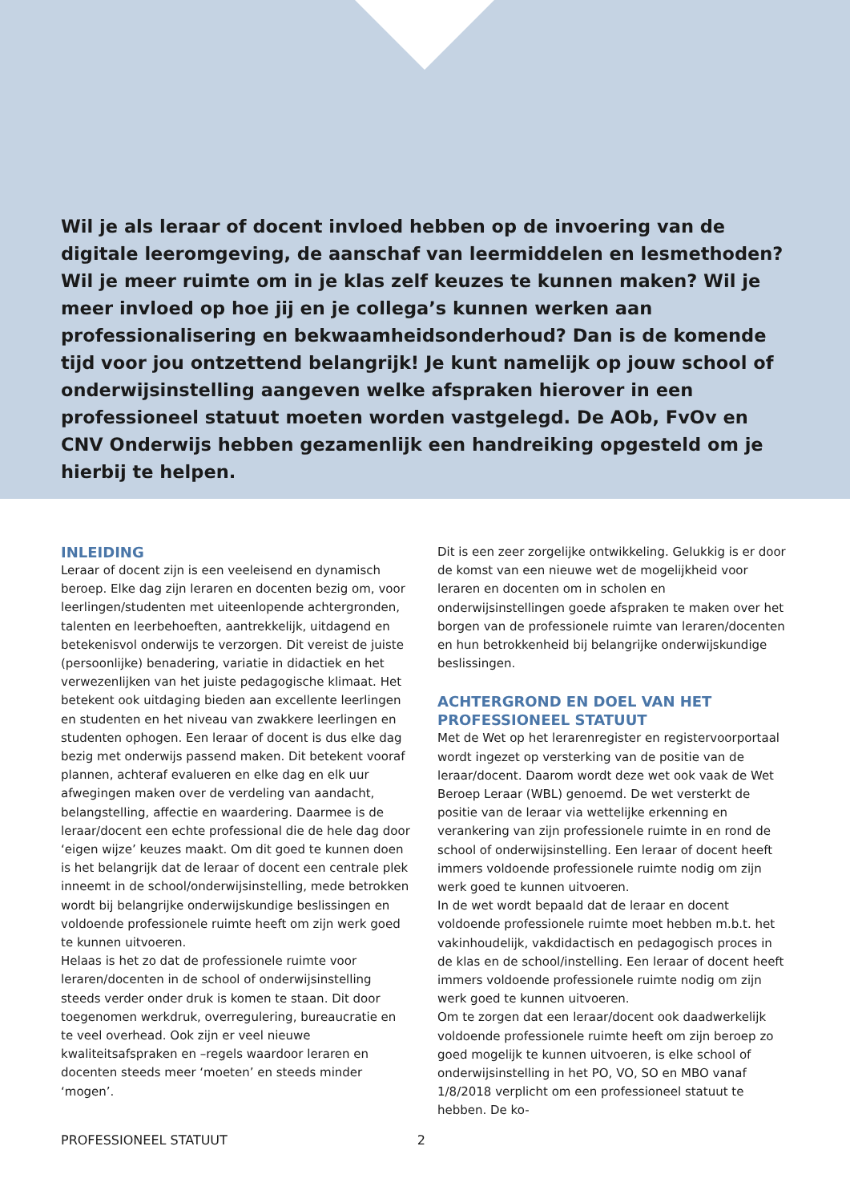Wil je als leraar of docent invloed hebben op de invoering van de digitale leeromgeving, de aanschaf van leermiddelen en lesmethoden? Wil je meer ruimte om in je klas zelf keuzes te kunnen maken? Wil je meer invloed op hoe jij en je collega’s kunnen werken aan professionalisering en bekwaamheidsonderhoud? Dan is de komende tijd voor jou ontzettend belangrijk! Je kunt namelijk op jouw school of onderwijsinstelling aangeven welke afspraken hierover in een professioneel statuut moeten worden vastgelegd. De AOb, FvOv en CNV Onderwijs hebben gezamenlijk een handreiking opgesteld om je hierbij te helpen.
INLEIDING
Leraar of docent zijn is een veeleisend en dynamisch beroep. Elke dag zijn leraren en docenten bezig om, voor leerlingen/studenten met uiteenlopende achtergronden, talenten en leerbehoeften, aantrekkelijk, uitdagend en betekenisvol onderwijs te verzorgen. Dit vereist de juiste (persoonlijke) benadering, variatie in didactiek en het verwezenlijken van het juiste pedagogische klimaat. Het betekent ook uitdaging bieden aan excellente leerlingen en studenten en het niveau van zwakkere leerlingen en studenten ophogen. Een leraar of docent is dus elke dag bezig met onderwijs passend maken. Dit betekent vooraf plannen, achteraf evalueren en elke dag en elk uur afwegingen maken over de verdeling van aandacht, belangstelling, affectie en waardering. Daarmee is de leraar/docent een echte professional die de hele dag door ‘eigen wijze’ keuzes maakt. Om dit goed te kunnen doen is het belangrijk dat de leraar of docent een centrale plek inneemt in de school/onderwijsinstelling, mede betrokken wordt bij belangrijke onderwijskundige beslissingen en voldoende professionele ruimte heeft om zijn werk goed te kunnen uitvoeren.
Helaas is het zo dat de professionele ruimte voor leraren/docenten in de school of onderwijsinstelling steeds verder onder druk is komen te staan. Dit door toegenomen werkdruk, overregulering, bureaucratie en te veel overhead. Ook zijn er veel nieuwe kwaliteitsafspraken en –regels waardoor leraren en docenten steeds meer ‘moeten’ en steeds minder ‘mogen’.
Dit is een zeer zorgelijke ontwikkeling. Gelukkig is er door de komst van een nieuwe wet de mogelijkheid voor leraren en docenten om in scholen en onderwijsinstellingen goede afspraken te maken over het borgen van de professionele ruimte van leraren/docenten en hun betrokkenheid bij belangrijke onderwijskundige beslissingen.
ACHTERGROND EN DOEL VAN HET PROFESSIONEEL STATUUT
Met de Wet op het lerarenregister en registervoorportaal wordt ingezet op versterking van de positie van de leraar/docent. Daarom wordt deze wet ook vaak de Wet Beroep Leraar (WBL) genoemd. De wet versterkt de positie van de leraar via wettelijke erkenning en verankering van zijn professionele ruimte in en rond de school of onderwijsinstelling. Een leraar of docent heeft immers voldoende professionele ruimte nodig om zijn werk goed te kunnen uitvoeren.
In de wet wordt bepaald dat de leraar en docent voldoende professionele ruimte moet hebben m.b.t. het vakinhoudelijk, vakdidactisch en pedagogisch proces in de klas en de school/instelling. Een leraar of docent heeft immers voldoende professionele ruimte nodig om zijn werk goed te kunnen uitvoeren.
Om te zorgen dat een leraar/docent ook daadwerkelijk voldoende professionele ruimte heeft om zijn beroep zo goed mogelijk te kunnen uitvoeren, is elke school of onderwijsinstelling in het PO, VO, SO en MBO vanaf 1/8/2018 verplicht om een professioneel statuut te hebben. De ko-
PROFESSIONEEL STATUUT 2